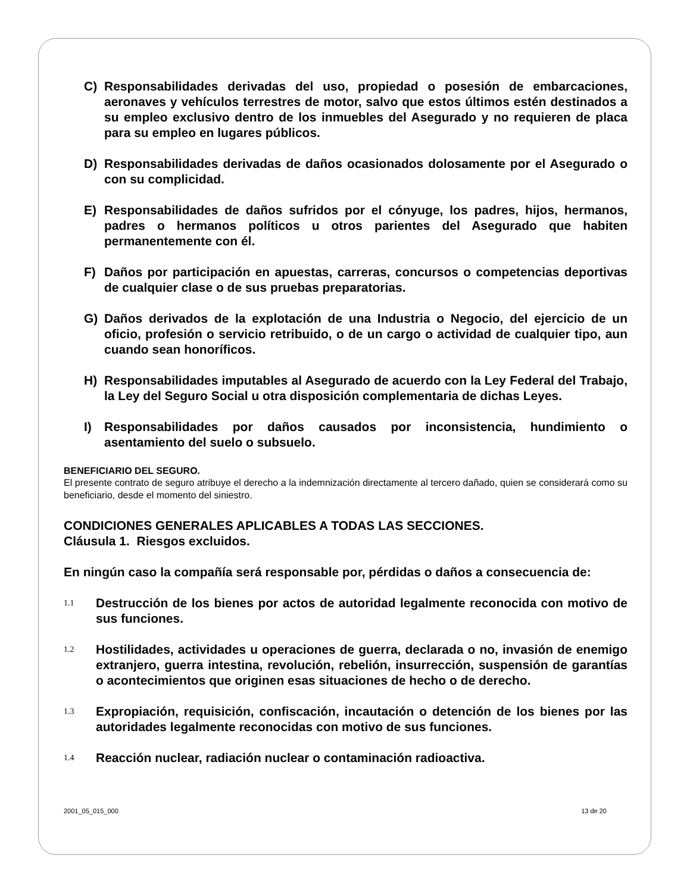C) Responsabilidades derivadas del uso, propiedad o posesión de embarcaciones, aeronaves y vehículos terrestres de motor, salvo que estos últimos estén destinados a su empleo exclusivo dentro de los inmuebles del Asegurado y no requieren de placa para su empleo en lugares públicos.
D) Responsabilidades derivadas de daños ocasionados dolosamente por el Asegurado o con su complicidad.
E) Responsabilidades de daños sufridos por el cónyuge, los padres, hijos, hermanos, padres o hermanos políticos u otros parientes del Asegurado que habiten permanentemente con él.
F) Daños por participación en apuestas, carreras, concursos o competencias deportivas de cualquier clase o de sus pruebas preparatorias.
G) Daños derivados de la explotación de una Industria o Negocio, del ejercicio de un oficio, profesión o servicio retribuido, o de un cargo o actividad de cualquier tipo, aun cuando sean honoríficos.
H) Responsabilidades imputables al Asegurado de acuerdo con la Ley Federal del Trabajo, la Ley del Seguro Social u otra disposición complementaria de dichas Leyes.
I) Responsabilidades por daños causados por inconsistencia, hundimiento o asentamiento del suelo o subsuelo.
BENEFICIARIO DEL SEGURO.
El presente contrato de seguro atribuye el derecho a la indemnización directamente al tercero dañado, quien se considerará como su beneficiario, desde el momento del siniestro.
CONDICIONES GENERALES APLICABLES A TODAS LAS SECCIONES.
Cláusula 1. Riesgos excluidos.
En ningún caso la compañía será responsable por, pérdidas o daños a consecuencia de:
1.1 Destrucción de los bienes por actos de autoridad legalmente reconocida con motivo de sus funciones.
1.2 Hostilidades, actividades u operaciones de guerra, declarada o no, invasión de enemigo extranjero, guerra intestina, revolución, rebelión, insurrección, suspensión de garantías o acontecimientos que originen esas situaciones de hecho o de derecho.
1.3 Expropiación, requisición, confiscación, incautación o detención de los bienes por las autoridades legalmente reconocidas con motivo de sus funciones.
1.4 Reacción nuclear, radiación nuclear o contaminación radioactiva.
2001_05_015_000 13 de 20